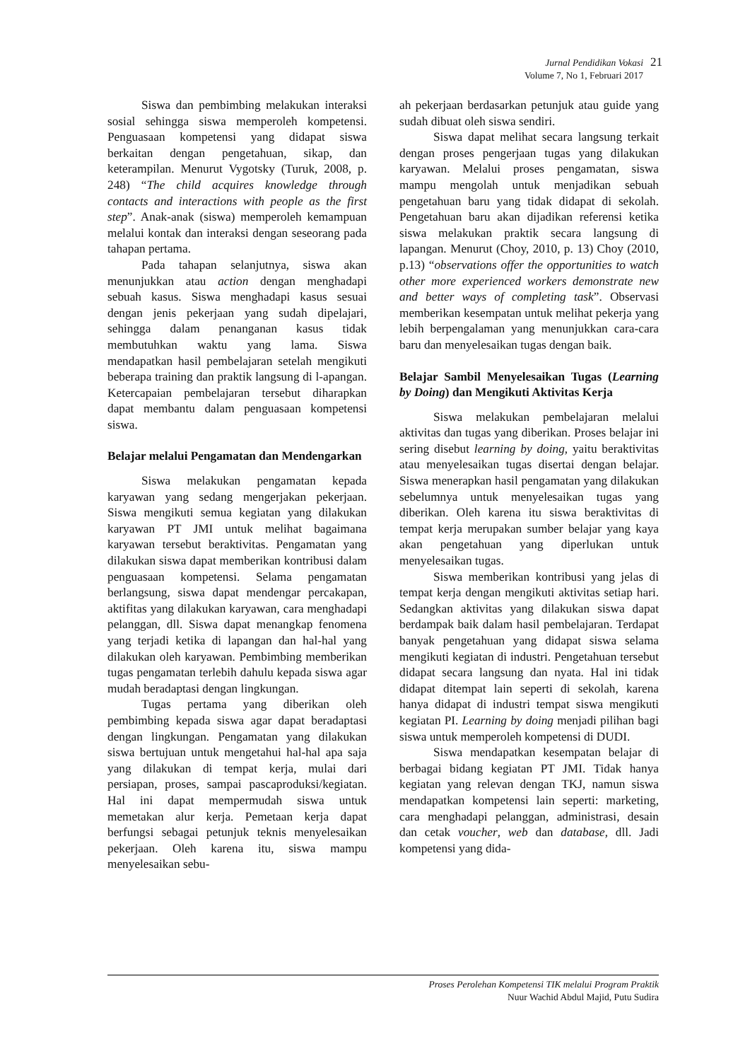Jurnal Pendidikan Vokasi
Volume 7, No 1, Februari 2017
21
Siswa dan pembimbing melakukan interaksi sosial sehingga siswa memperoleh kompetensi. Penguasaan kompetensi yang didapat siswa berkaitan dengan pengetahuan, sikap, dan keterampilan. Menurut Vygotsky (Turuk, 2008, p. 248) “The child acquires knowledge through contacts and interactions with people as the first step”. Anak-anak (siswa) memperoleh kemampuan melalui kontak dan interaksi dengan seseorang pada tahapan pertama.
Pada tahapan selanjutnya, siswa akan menunjukkan atau action dengan menghadapi sebuah kasus. Siswa menghadapi kasus sesuai dengan jenis pekerjaan yang sudah dipelajari, sehingga dalam penanganan kasus tidak membutuhkan waktu yang lama. Siswa mendapatkan hasil pembelajaran setelah mengikuti beberapa training dan praktik langsung di l-apangan. Ketercapaian pembelajaran tersebut diharapkan dapat membantu dalam penguasaan kompetensi siswa.
Belajar melalui Pengamatan dan Mendengarkan
Siswa melakukan pengamatan kepada karyawan yang sedang mengerjakan pekerjaan. Siswa mengikuti semua kegiatan yang dilakukan karyawan PT JMI untuk melihat bagaimana karyawan tersebut beraktivitas. Pengamatan yang dilakukan siswa dapat memberikan kontribusi dalam penguasaan kompetensi. Selama pengamatan berlangsung, siswa dapat mendengar percakapan, aktifitas yang dilakukan karyawan, cara menghadapi pelanggan, dll. Siswa dapat menangkap fenomena yang terjadi ketika di lapangan dan hal-hal yang dilakukan oleh karyawan. Pembimbing memberikan tugas pengamatan terlebih dahulu kepada siswa agar mudah beradaptasi dengan lingkungan.
Tugas pertama yang diberikan oleh pembimbing kepada siswa agar dapat beradaptasi dengan lingkungan. Pengamatan yang dilakukan siswa bertujuan untuk mengetahui hal-hal apa saja yang dilakukan di tempat kerja, mulai dari persiapan, proses, sampai pascaproduksi/kegiatan. Hal ini dapat mempermudah siswa untuk memetakan alur kerja. Pemetaan kerja dapat berfungsi sebagai petunjuk teknis menyelesaikan pekerjaan. Oleh karena itu, siswa mampu menyelesaikan sebu-
ah pekerjaan berdasarkan petunjuk atau guide yang sudah dibuat oleh siswa sendiri.
Siswa dapat melihat secara langsung terkait dengan proses pengerjaan tugas yang dilakukan karyawan. Melalui proses pengamatan, siswa mampu mengolah untuk menjadikan sebuah pengetahuan baru yang tidak didapat di sekolah. Pengetahuan baru akan dijadikan referensi ketika siswa melakukan praktik secara langsung di lapangan. Menurut (Choy, 2010, p. 13) Choy (2010, p.13) “observations offer the opportunities to watch other more experienced workers demonstrate new and better ways of completing task”. Observasi memberikan kesempatan untuk melihat pekerja yang lebih berpengalaman yang menunjukkan cara-cara baru dan menyelesaikan tugas dengan baik.
Belajar Sambil Menyelesaikan Tugas (Learning by Doing) dan Mengikuti Aktivitas Kerja
Siswa melakukan pembelajaran melalui aktivitas dan tugas yang diberikan. Proses belajar ini sering disebut learning by doing, yaitu beraktivitas atau menyelesaikan tugas disertai dengan belajar. Siswa menerapkan hasil pengamatan yang dilakukan sebelumnya untuk menyelesaikan tugas yang diberikan. Oleh karena itu siswa beraktivitas di tempat kerja merupakan sumber belajar yang kaya akan pengetahuan yang diperlukan untuk menyelesaikan tugas.
Siswa memberikan kontribusi yang jelas di tempat kerja dengan mengikuti aktivitas setiap hari. Sedangkan aktivitas yang dilakukan siswa dapat berdampak baik dalam hasil pembelajaran. Terdapat banyak pengetahuan yang didapat siswa selama mengikuti kegiatan di industri. Pengetahuan tersebut didapat secara langsung dan nyata. Hal ini tidak didapat ditempat lain seperti di sekolah, karena hanya didapat di industri tempat siswa mengikuti kegiatan PI. Learning by doing menjadi pilihan bagi siswa untuk memperoleh kompetensi di DUDI.
Siswa mendapatkan kesempatan belajar di berbagai bidang kegiatan PT JMI. Tidak hanya kegiatan yang relevan dengan TKJ, namun siswa mendapatkan kompetensi lain seperti: marketing, cara menghadapi pelanggan, administrasi, desain dan cetak voucher, web dan database, dll. Jadi kompetensi yang dida-
Proses Perolehan Kompetensi TIK melalui Program Praktik
Nuur Wachid Abdul Majid, Putu Sudira